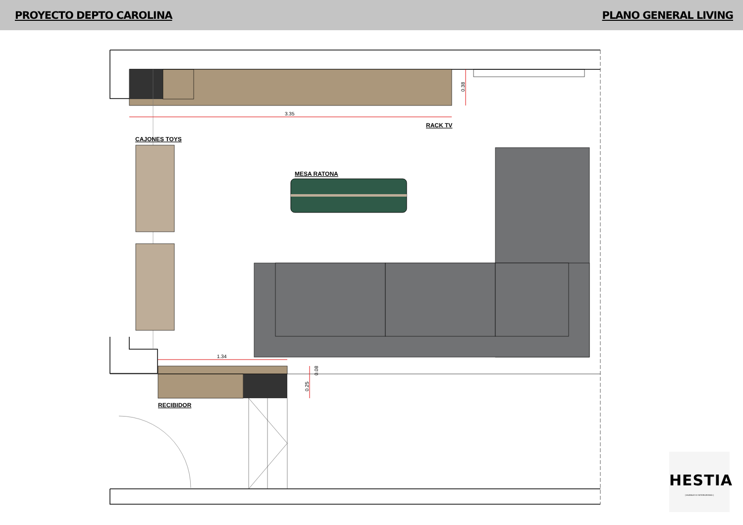PROYECTO DEPTO CAROLINA PLANO GENERAL LIVING
3.35
1.34
RACK TV
CAJONES TOYS
MESA RATONA
RECIBIDOR
0.38
0.08
0.25
HESTIA
| MUEBLES E INTERIORISMO |